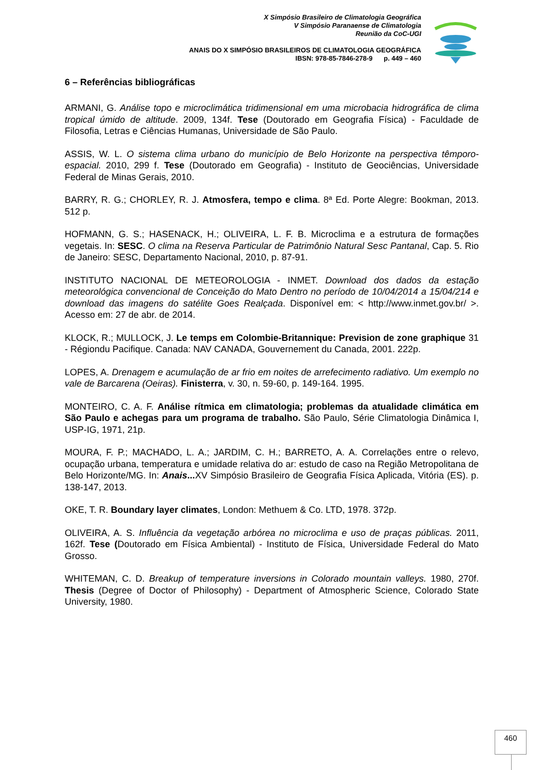X Simpósio Brasileiro de Climatologia Geográfica
V Simpósio Paranaense de Climatologia
Reunião da CoC-UGI
ANAIS DO X SIMPÓSIO BRASILEIROS DE CLIMATOLOGIA GEOGRÁFICA
IBSN: 978-85-7846-278-9 p. 449 – 460
6 – Referências bibliográficas
ARMANI, G. Análise topo e microclimática tridimensional em uma microbacia hidrográfica de clima tropical úmido de altitude. 2009, 134f. Tese (Doutorado em Geografia Física) - Faculdade de Filosofia, Letras e Ciências Humanas, Universidade de São Paulo.
ASSIS, W. L. O sistema clima urbano do município de Belo Horizonte na perspectiva têmporo-espacial. 2010, 299 f. Tese (Doutorado em Geografia) - Instituto de Geociências, Universidade Federal de Minas Gerais, 2010.
BARRY, R. G.; CHORLEY, R. J. Atmosfera, tempo e clima. 8ª Ed. Porte Alegre: Bookman, 2013. 512 p.
HOFMANN, G. S.; HASENACK, H.; OLIVEIRA, L. F. B. Microclima e a estrutura de formações vegetais. In: SESC. O clima na Reserva Particular de Patrimônio Natural Sesc Pantanal, Cap. 5. Rio de Janeiro: SESC, Departamento Nacional, 2010, p. 87-91.
INSTITUTO NACIONAL DE METEOROLOGIA - INMET. Download dos dados da estação meteorológica convencional de Conceição do Mato Dentro no período de 10/04/2014 a 15/04/214 e download das imagens do satélite Goes Realçada. Disponível em: < http://www.inmet.gov.br/ >. Acesso em: 27 de abr. de 2014.
KLOCK, R.; MULLOCK, J. Le temps em Colombie-Britannique: Prevision de zone graphique 31 - Régiondu Pacifique. Canada: NAV CANADA, Gouvernement du Canada, 2001. 222p.
LOPES, A. Drenagem e acumulação de ar frio em noites de arrefecimento radiativo. Um exemplo no vale de Barcarena (Oeiras). Finisterra, v. 30, n. 59-60, p. 149-164. 1995.
MONTEIRO, C. A. F. Análise rítmica em climatologia; problemas da atualidade climática em São Paulo e achegas para um programa de trabalho. São Paulo, Série Climatologia Dinâmica I, USP-IG, 1971, 21p.
MOURA, F. P.; MACHADO, L. A.; JARDIM, C. H.; BARRETO, A. A. Correlações entre o relevo, ocupação urbana, temperatura e umidade relativa do ar: estudo de caso na Região Metropolitana de Belo Horizonte/MG. In: Anais... XV Simpósio Brasileiro de Geografia Física Aplicada, Vitória (ES). p. 138-147, 2013.
OKE, T. R. Boundary layer climates, London: Methuem & Co. LTD, 1978. 372p.
OLIVEIRA, A. S. Influência da vegetação arbórea no microclima e uso de praças públicas. 2011, 162f. Tese (Doutorado em Física Ambiental) - Instituto de Física, Universidade Federal do Mato Grosso.
WHITEMAN, C. D. Breakup of temperature inversions in Colorado mountain valleys. 1980, 270f. Thesis (Degree of Doctor of Philosophy) - Department of Atmospheric Science, Colorado State University, 1980.
460